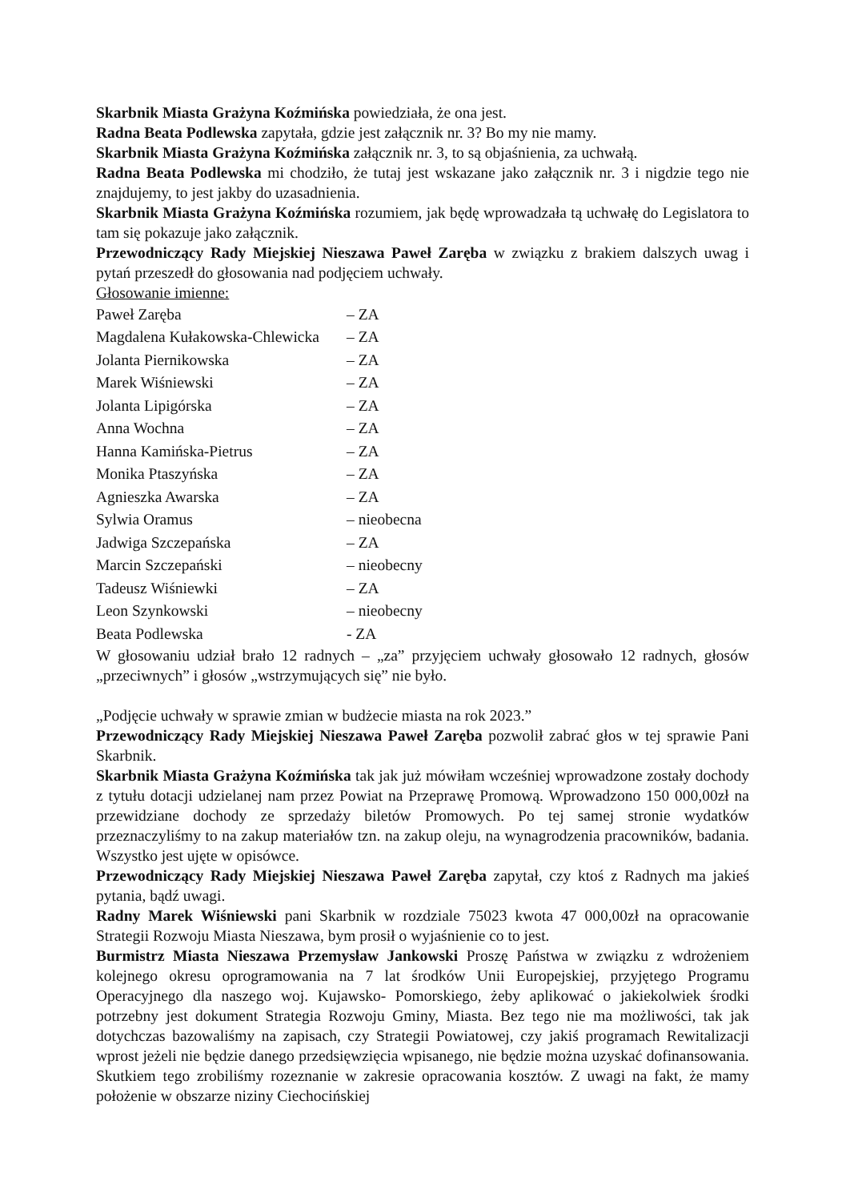Skarbnik Miasta Grażyna Koźmińska powiedziała, że ona jest.
Radna Beata Podlewska zapytała, gdzie jest załącznik nr. 3? Bo my nie mamy.
Skarbnik Miasta Grażyna Koźmińska załącznik nr. 3, to są objaśnienia, za uchwałą.
Radna Beata Podlewska mi chodziło, że tutaj jest wskazane jako załącznik nr. 3 i nigdzie tego nie znajdujemy, to jest jakby do uzasadnienia.
Skarbnik Miasta Grażyna Koźmińska rozumiem, jak będę wprowadzała tą uchwałę do Legislatora to tam się pokazuje jako załącznik.
Przewodniczący Rady Miejskiej Nieszawa Paweł Zaręba w związku z brakiem dalszych uwag i pytań przeszedł do głosowania nad podjęciem uchwały.
Głosowanie imienne:
Paweł Zaręba – ZA
Magdalena Kułakowska-Chlewicka – ZA
Jolanta Piernikowska – ZA
Marek Wiśniewski – ZA
Jolanta Lipigórska – ZA
Anna Wochna – ZA
Hanna Kamińska-Pietrus – ZA
Monika Ptaszyńska – ZA
Agnieszka Awarska – ZA
Sylwia Oramus – nieobecna
Jadwiga Szczepańska – ZA
Marcin Szczepański – nieobecny
Tadeusz Wiśniewki – ZA
Leon Szynkowski – nieobecny
Beata Podlewska - ZA
W głosowaniu udział brało 12 radnych – „za” przyjęciem uchwały głosowało 12 radnych, głosów „przeciwnych” i głosów „wstrzymujących się” nie było.
„Podjęcie uchwały w sprawie zmian w budżecie miasta na rok 2023.”
Przewodniczący Rady Miejskiej Nieszawa Paweł Zaręba pozwolił zabrać głos w tej sprawie Pani Skarbnik.
Skarbnik Miasta Grażyna Koźmińska tak jak już mówiłam wcześniej wprowadzone zostały dochody z tytułu dotacji udzielanej nam przez Powiat na Przeprawę Promową. Wprowadzono 150 000,00zł na przewidziane dochody ze sprzedaży biletów Promowych. Po tej samej stronie wydatków przeznaczyliśmy to na zakup materiałów tzn. na zakup oleju, na wynagrodzenia pracowników, badania. Wszystko jest ujęte w opisówce.
Przewodniczący Rady Miejskiej Nieszawa Paweł Zaręba zapytał, czy ktoś z Radnych ma jakieś pytania, bądź uwagi.
Radny Marek Wiśniewski pani Skarbnik w rozdziale 75023 kwota 47 000,00zł na opracowanie Strategii Rozwoju Miasta Nieszawa, bym prosił o wyjaśnienie co to jest.
Burmistrz Miasta Nieszawa Przemysław Jankowski Proszę Państwa w związku z wdrożeniem kolejnego okresu oprogramowania na 7 lat środków Unii Europejskiej, przyjętego Programu Operacyjnego dla naszego woj. Kujawsko- Pomorskiego, żeby aplikować o jakiekolwiek środki potrzebny jest dokument Strategia Rozwoju Gminy, Miasta. Bez tego nie ma możliwości, tak jak dotychczas bazowaliśmy na zapisach, czy Strategii Powiatowej, czy jakiś programach Rewitalizacji wprost jeżeli nie będzie danego przedsięwzięcia wpisanego, nie będzie można uzyskać dofinansowania. Skutkiem tego zrobiliśmy rozeznanie w zakresie opracowania kosztów. Z uwagi na fakt, że mamy położenie w obszarze niziny Ciechocińskiej